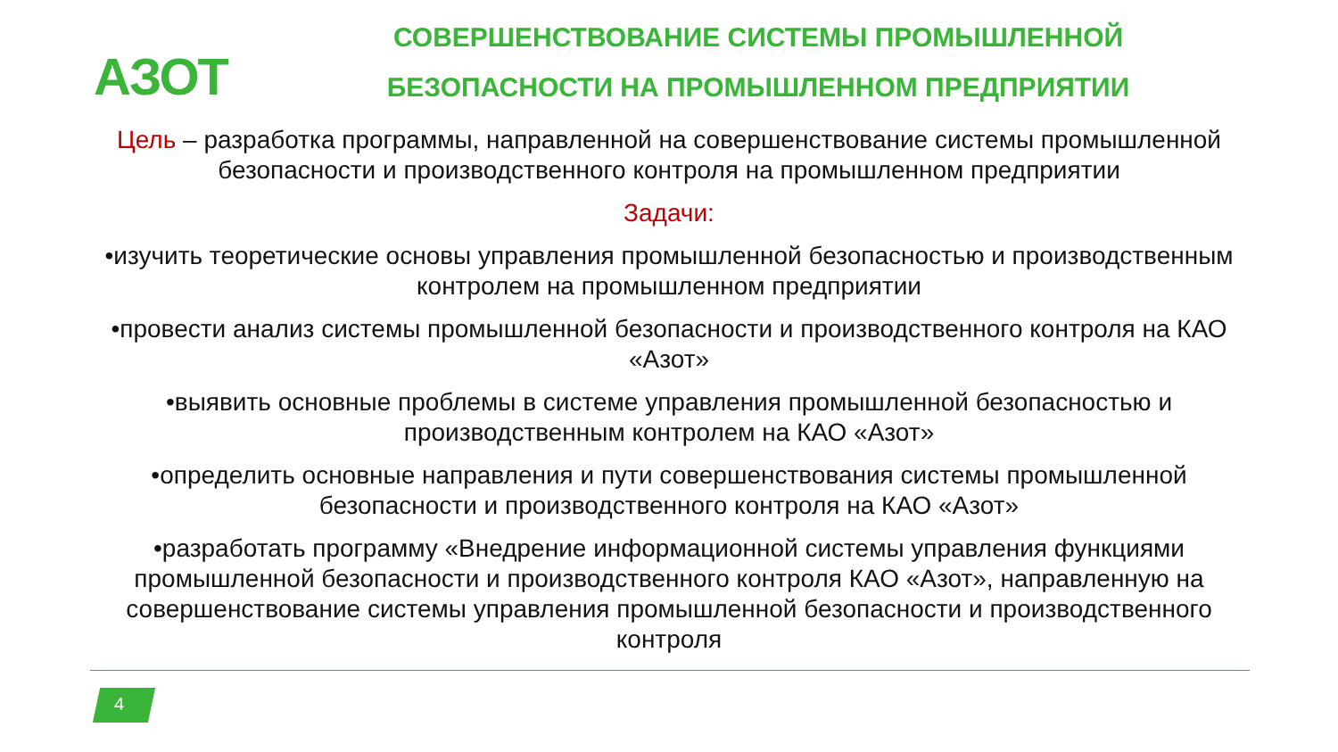АЗОТ
СОВЕРШЕНСТВОВАНИЕ СИСТЕМЫ ПРОМЫШЛЕННОЙ
БЕЗОПАСНОСТИ НА ПРОМЫШЛЕННОМ ПРЕДПРИЯТИИ
Цель – разработка программы, направленной на совершенствование системы промышленной безопасности и производственного контроля на промышленном предприятии
Задачи:
•изучить теоретические основы управления промышленной безопасностью и производственным контролем на промышленном предприятии
•провести анализ системы промышленной безопасности и производственного контроля на КАО «Азот»
•выявить основные проблемы в системе управления промышленной безопасностью и производственным контролем на КАО «Азот»
•определить основные направления и пути совершенствования системы промышленной безопасности и производственного контроля на КАО «Азот»
•разработать программу «Внедрение информационной системы управления функциями промышленной безопасности и производственного контроля КАО «Азот», направленную на совершенствование системы управления промышленной безопасности и производственного контроля
4